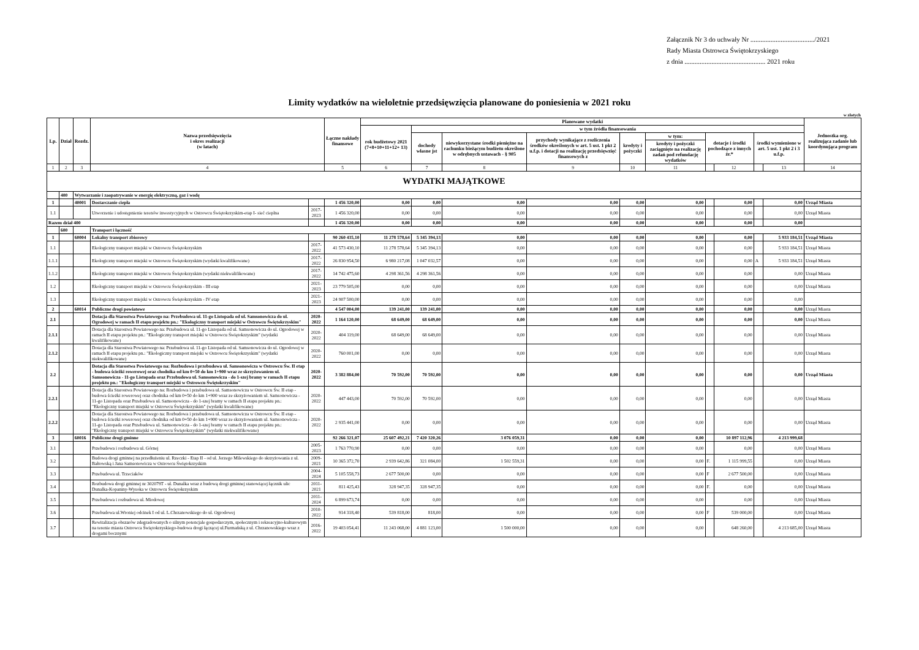Załącznik Nr 3 do uchwały Nr ....................................../2021
Rady Miasta Ostrowca Świętokrzyskiego
z dnia ................................................ 2021 roku
Limity wydatków na wieloletnie przedsięwzięcia planowane do poniesienia w 2021 roku
w złotych
| Lp. | Dział | Rozdz. | Nazwa przedsięwzięcia i okres realizacji (w latach) | | Łączne nakłady finansowe | Planowane wydatki | | | | | | | | | | Jednostka org. realizująca zadanie lub koordynująca program |
| --- | --- | --- | --- | --- | --- | --- | --- | --- | --- | --- | --- | --- | --- | --- | --- | --- |
| | | | | | | rok budżetowy 2021 (7+8+10+11+12+ 13) | w tym źródła finansowania | | | | | | | | | |
| | | | | | | | dochody własne jst | niewykorzystane środki pieniężne na rachunku bieżącym budżetu określone w odrębnych ustawach - § 905 | przychody wynikające z rozliczenia środków określonych w art. 5 ust. 1 pkt 2 u.f.p. i dotacji na realizację przedsięwzięć finansowych z | kredyty i pożyczki | w tym: | dotacje i środki pochodzące z innych źr.* | | środki wymienione w art. 5 ust. 1 pkt 2 i 3 u.f.p. | | |
| | | | | | | | | | | | kredyty i pożyczki zaciągnięte na realizację zadań pod refundację wydatków | | | | | |
| 1 | 2 | 3 | 4 | | 5 | 6 | 7 | 8 | 9 | 10 | 11 | | 12 | | 13 | 14 |
| WYDATKI MAJĄTKOWE | | | | | | | | | | | | | | | | |
| | 400 | Wytwarzanie i zaopatrywanie w energię elektryczną, gaz i wodę | | | | | | | | | | | | | | |
| 1 | | 40001 | Dostarczanie ciepła | | 1 456 320,00 | 0,00 | 0,00 | 0,00 | 0,00 | 0,00 | 0,00 | | 0,00 | | 0,00 | Urząd Miasta |
| 1.1 | | | Utworzenie i udostępnienie terenów inwestycyjnych w Ostrowcu Świętokrzyskim-etap I- sieć cieplna | 2017-2023 | 1 456 320,00 | 0,00 | 0,00 | 0,00 | 0,00 | 0,00 | 0,00 | | 0,00 | | 0,00 | Urząd Miasta |
| Razem dział 400 | | | | | 1 456 320,00 | 0,00 | 0,00 | 0,00 | 0,00 | 0,00 | 0,00 | | 0,00 | | 0,00 | |
| | 600 | | Transport i łączność | | | | | | | | | | | | | |
| 1 | | 60004 | Lokalny transport zbiorowy | | 90 260 435,10 | 11 278 578,64 | 5 345 394,13 | 0,00 | 0,00 | 0,00 | 0,00 | | 0,00 | | 5 933 184,51 | Urząd Miasta |
| 1.1 | | | Ekologiczny transport miejski w Ostrowcu Świętokrzyskim | 2017-2022 | 41 573 430,10 | 11 278 578,64 | 5 345 394,13 | 0,00 | 0,00 | 0,00 | 0,00 | | 0,00 | | 5 933 184,51 | Urząd Miasta |
| 1.1.1 | | | Ekologiczny transport miejski w Ostrowcu Świętokrzyskim (wydatki kwalifikowane) | 2017-2022 | 26 830 954,50 | 6 980 217,08 | 1 047 032,57 | 0,00 | 0,00 | 0,00 | 0,00 | | 0,00 | A | 5 933 184,51 | Urząd Miasta |
| 1.1.2 | | | Ekologiczny transport miejski w Ostrowcu Świętokrzyskim (wydatki niekwalifikowane) | 2017-2022 | 14 742 475,60 | 4 298 361,56 | 4 298 361,56 | 0,00 | 0,00 | 0,00 | 0,00 | | 0,00 | | 0,00 | Urząd Miasta |
| 1.2 | | | Ekologiczny transport miejski w Ostrowcu Świętokrzyskim - III etap | 2021-2023 | 23 779 505,00 | 0,00 | 0,00 | 0,00 | 0,00 | 0,00 | 0,00 | | 0,00 | | 0,00 | Urząd Miasta |
| 1.3 | | | Ekologiczny transport miejski w Ostrowcu Świętokrzyskim - IV etap | 2021-2023 | 24 907 500,00 | 0,00 | 0,00 | 0,00 | 0,00 | 0,00 | 0,00 | | 0,00 | | 0,00 | |
| 2 | | 60014 | Publiczne drogi powiatowe | | 4 547 004,00 | 139 241,00 | 139 241,00 | 0,00 | 0,00 | 0,00 | 0,00 | | 0,00 | | 0,00 | Urząd Miasta |
| 2.1 | | | Dotacja dla Starostwa Powiatowego na: Przebudowa ul. 11-go Listopada od ul. Samsonowicza do ul. Ogrodowej w ramach II etapu projektu pn.: "Ekologiczny transport miejski w Ostrowcu Świętokrzyskim" | 2020-2022 | 1 164 120,00 | 68 649,00 | 68 649,00 | 0,00 | 0,00 | 0,00 | 0,00 | | 0,00 | | 0,00 | Urząd Miasta |
| 2.1.1 | | | Dotacja dla Starostwa Powiatowego na: Przebudowa ul. 11-go Listopada od ul. Samsonowicza do ul. Ogrodowej w ramach II etapu projektu pn.: "Ekologiczny transport miejski w Ostrowcu Świętokrzyskim" (wydatki kwalifikowane) | 2020-2022 | 404 119,00 | 68 649,00 | 68 649,00 | 0,00 | 0,00 | 0,00 | 0,00 | | 0,00 | | 0,00 | Urząd Miasta |
| 2.1.2 | | | Dotacja dla Starostwa Powiatowego na: Przebudowa ul. 11-go Listopada od ul. Samsonowicza do ul. Ogrodowej w ramach II etapu projektu pn.: "Ekologiczny transport miejski w Ostrowcu Świętokrzyskim" (wydatki niekwalifikowane) | 2020-2022 | 760 001,00 | 0,00 | 0,00 | 0,00 | 0,00 | 0,00 | 0,00 | | 0,00 | | 0,00 | Urząd Miasta |
| 2.2 | | | Dotacja dla Starostwa Powiatowego na: Rozbudowa i przebudowa ul. Samsonowicza w Ostrowcu Św. II etap - budowa ścieżki rowerowej oraz chodnika od km 0+50 do km 1+900 wraz ze skrzyżowaniem ul. Samsonowicza - 11-go Listopada oraz Przebudowa ul. Samsonowicza - do 1-szej bramy w ramach II etapu projektu pn.: "Ekologiczny transport miejski w Ostrowcu Świętokrzyskim" | 2020-2022 | 3 382 884,00 | 70 592,00 | 70 592,00 | 0,00 | 0,00 | 0,00 | 0,00 | | 0,00 | | 0,00 | Urząd Miasta |
| 2.2.1 | | | Dotacja dla Starostwa Powiatowego na: Rozbudowa i przebudowa ul. Samsonowicza w Ostrowcu Św. II etap - budowa ścieżki rowerowej oraz chodnika od km 0+50 do km 1+900 wraz ze skrzyżowaniem ul. Samsonowicza - 11-go Listopada oraz Przebudowa ul. Samsonowicza - do 1-szej bramy w ramach II etapu projektu pn.: "Ekologiczny transport miejski w Ostrowcu Świętokrzyskim" (wydatki kwalifikowane) | 2020-2022 | 447 443,00 | 70 592,00 | 70 592,00 | 0,00 | 0,00 | 0,00 | 0,00 | | 0,00 | | 0,00 | Urząd Miasta |
| 2.2.2 | | | Dotacja dla Starostwa Powiatowego na: Rozbudowa i przebudowa ul. Samsonowicza w Ostrowcu Św. II etap - budowa ścieżki rowerowej oraz chodnika od km 0+50 do km 1+900 wraz ze skrzyżowaniem ul. Samsonowicza - 11-go Listopada oraz Przebudowa ul. Samsonowicza - do 1-szej bramy w ramach II etapu projektu pn.: "Ekologiczny transport miejski w Ostrowcu Świętokrzyskim" (wydatki niekwalifikowane) | 2020-2022 | 2 935 441,00 | 0,00 | 0,00 | 0,00 | 0,00 | 0,00 | 0,00 | | 0,00 | | 0,00 | Urząd Miasta |
| 3 | | 60016 | Publiczne drogi gminne | | 92 266 321,07 | 25 607 492,21 | 7 420 320,26 | 3 076 059,31 | 0,00 | 0,00 | 0,00 | | 10 897 112,96 | | 4 213 999,68 | |
| 3.1 | | | Przebudowa i rozbudowa ul. Górnej | 2005-2023 | 1 763 770,90 | 0,00 | 0,00 | 0,00 | 0,00 | 0,00 | 0,00 | | 0,00 | | 0,00 | Urząd Miasta |
| 3.2 | | | Budowa drogi gminnej na przedłużeniu ul. Rzeczki - Etap II - od ul. Jerzego Milewskiego do skrzyżowania z ul. Bałtowską i Jana Samsonowicza w Ostrowcu Świętokrzyskim | 2009-2021 | 10 365 372,70 | 2 939 642,86 | 321 084,00 | 1 502 559,31 | 0,00 | 0,00 | 0,00 | F. | 1 115 999,55 | | 0,00 | Urząd Miasta |
| 3.3 | | | Przebudowa ul. Trzeciaków | 2004-2024 | 5 105 558,73 | 2 677 500,00 | 0,00 | 0,00 | 0,00 | 0,00 | 0,00 | F | 2 677 500,00 | | 0,00 | Urząd Miasta |
| 3.4 | | | Rozbudowa drogi gminnej nr 302079T - ul. Dunalka wraz z budową drogi gminnej stanowiącej łącznik ulic Dunalka-Kopaniny-Wysoka w Ostrowcu Świętokrzyskim | 2011-2021 | 811 425,43 | 328 947,35 | 328 947,35 | 0,00 | 0,00 | 0,00 | 0,00 | F. | 0,00 | | 0,00 | Urząd Miasta |
| 3.5 | | | Przebudowa i rozbudowa ul. Miodowej | 2011-2024 | 6 899 673,74 | 0,00 | 0,00 | 0,00 | 0,00 | 0,00 | 0,00 | | 0,00 | | 0,00 | Urząd Miasta |
| 3.6 | | | Przebudowa ul.Wroniej odcinek I od ul. L.Chrzanowskiego do ul. Ogrodowej | 2010-2022 | 914 318,40 | 539 818,00 | 818,00 | 0,00 | 0,00 | 0,00 | 0,00 | F | 539 000,00 | | 0,00 | Urząd Miasta |
| 3.7 | | | Rewitalizacja obszarów zdegradowanych o silnym potencjale gospodarczym, społecznym i rekreacyjno-kulturowym na terenie miasta Ostrowca Świętokrzyskiego-budowa drogi łączącej ul.Furmańską z ul. Chrzanowskiego wraz z drogami bocznymi | 2016-2022 | 19 403 054,41 | 11 243 068,00 | 4 881 123,00 | 1 500 000,00 | 0,00 | 0,00 | 0,00 | | 648 260,00 | | 4 213 685,00 | Urząd Miasta |